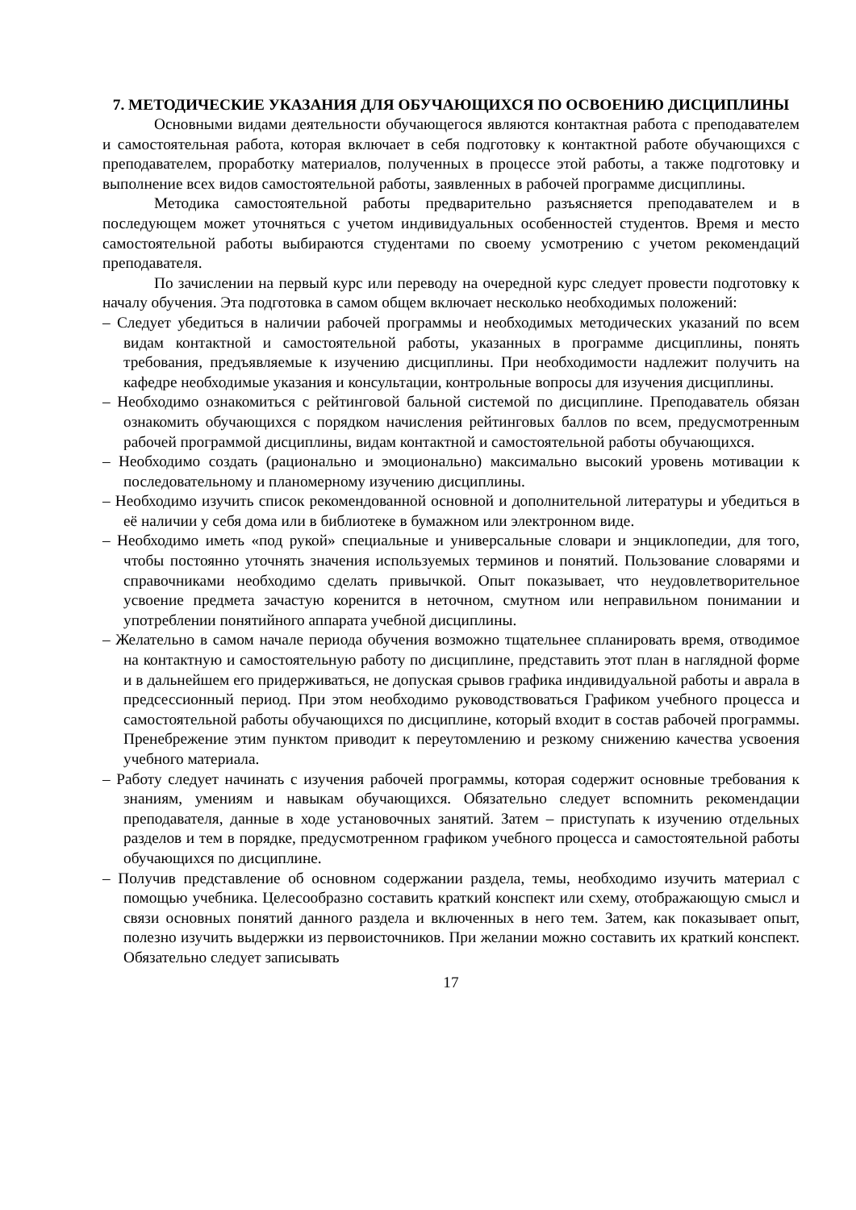7. МЕТОДИЧЕСКИЕ УКАЗАНИЯ ДЛЯ ОБУЧАЮЩИХСЯ ПО ОСВОЕНИЮ ДИСЦИПЛИНЫ
Основными видами деятельности обучающегося являются контактная работа с преподавателем и самостоятельная работа, которая включает в себя подготовку к контактной работе обучающихся с преподавателем, проработку материалов, полученных в процессе этой работы, а также подготовку и выполнение всех видов самостоятельной работы, заявленных в рабочей программе дисциплины.
Методика самостоятельной работы предварительно разъясняется преподавателем и в последующем может уточняться с учетом индивидуальных особенностей студентов. Время и место самостоятельной работы выбираются студентами по своему усмотрению с учетом рекомендаций преподавателя.
По зачислении на первый курс или переводу на очередной курс следует провести подготовку к началу обучения. Эта подготовка в самом общем включает несколько необходимых положений:
– Следует убедиться в наличии рабочей программы и необходимых методических указаний по всем видам контактной и самостоятельной работы, указанных в программе дисциплины, понять требования, предъявляемые к изучению дисциплины. При необходимости надлежит получить на кафедре необходимые указания и консультации, контрольные вопросы для изучения дисциплины.
– Необходимо ознакомиться с рейтинговой бальной системой по дисциплине. Преподаватель обязан ознакомить обучающихся с порядком начисления рейтинговых баллов по всем, предусмотренным рабочей программой дисциплины, видам контактной и самостоятельной работы обучающихся.
– Необходимо создать (рационально и эмоционально) максимально высокий уровень мотивации к последовательному и планомерному изучению дисциплины.
– Необходимо изучить список рекомендованной основной и дополнительной литературы и убедиться в её наличии у себя дома или в библиотеке в бумажном или электронном виде.
– Необходимо иметь «под рукой» специальные и универсальные словари и энциклопедии, для того, чтобы постоянно уточнять значения используемых терминов и понятий. Пользование словарями и справочниками необходимо сделать привычкой. Опыт показывает, что неудовлетворительное усвоение предмета зачастую коренится в неточном, смутном или неправильном понимании и употреблении понятийного аппарата учебной дисциплины.
– Желательно в самом начале периода обучения возможно тщательнее спланировать время, отводимое на контактную и самостоятельную работу по дисциплине, представить этот план в наглядной форме и в дальнейшем его придерживаться, не допуская срывов графика индивидуальной работы и аврала в предсессионный период. При этом необходимо руководствоваться Графиком учебного процесса и самостоятельной работы обучающихся по дисциплине, который входит в состав рабочей программы. Пренебрежение этим пунктом приводит к переутомлению и резкому снижению качества усвоения учебного материала.
– Работу следует начинать с изучения рабочей программы, которая содержит основные требования к знаниям, умениям и навыкам обучающихся. Обязательно следует вспомнить рекомендации преподавателя, данные в ходе установочных занятий. Затем – приступать к изучению отдельных разделов и тем в порядке, предусмотренном графиком учебного процесса и самостоятельной работы обучающихся по дисциплине.
– Получив представление об основном содержании раздела, темы, необходимо изучить материал с помощью учебника. Целесообразно составить краткий конспект или схему, отображающую смысл и связи основных понятий данного раздела и включенных в него тем. Затем, как показывает опыт, полезно изучить выдержки из первоисточников. При желании можно составить их краткий конспект. Обязательно следует записывать
17